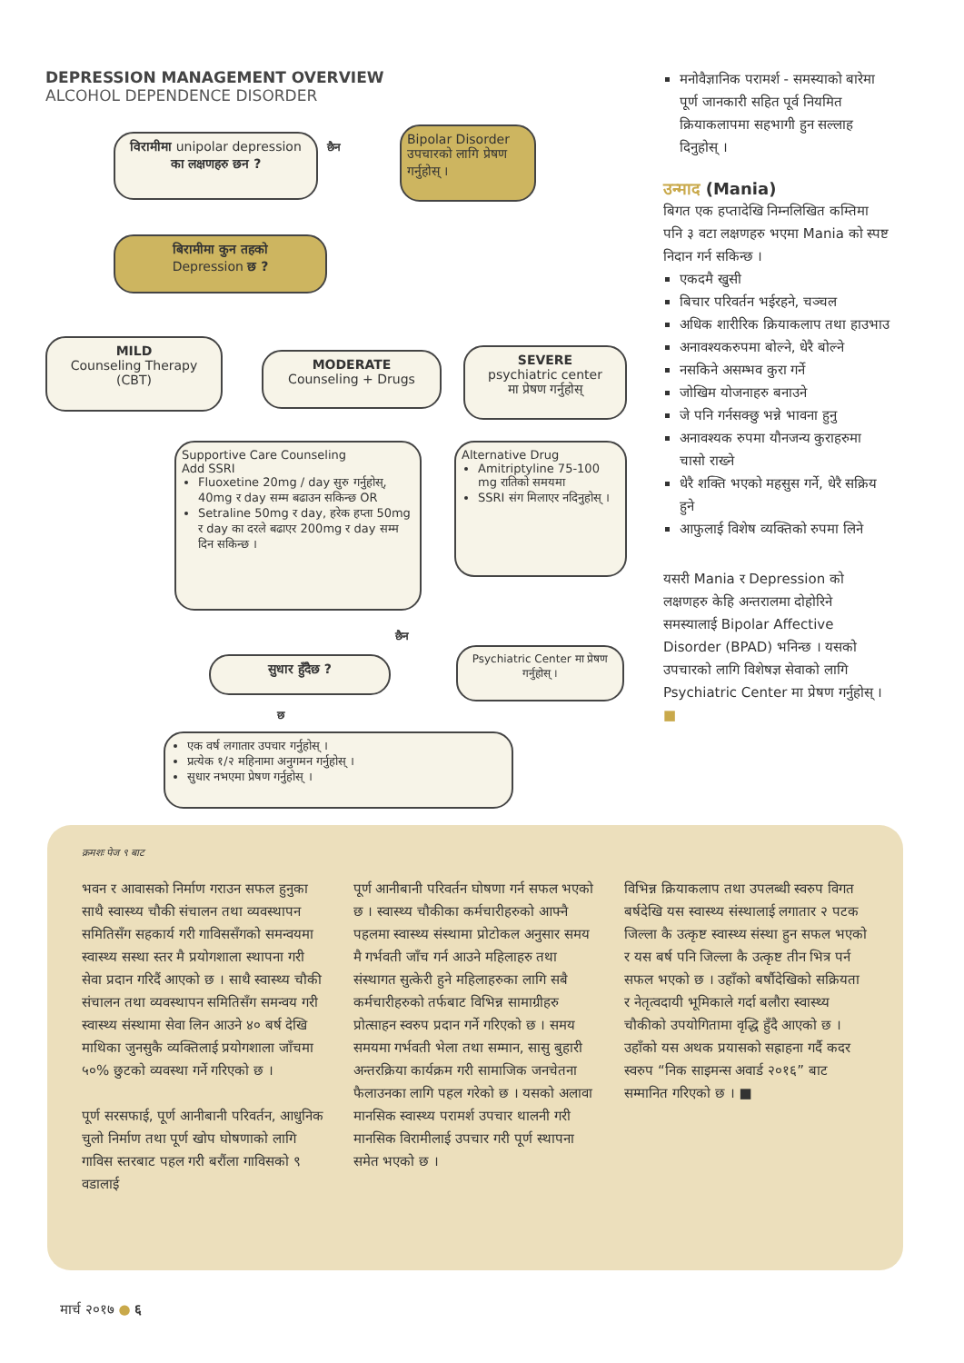DEPRESSION MANAGEMENT OVERVIEW
ALCOHOL DEPENDENCE DISORDER
विरामीमा unipolar depression
का लक्षणहरु छन ?
छैन
Bipolar Disorder
उपचारको लागि प्रेषण गर्नुहोस् ।
बिरामीमा कुन तहको
Depression छ ?
MILD
Counseling Therapy (CBT)
MODERATE
Counseling + Drugs
SEVERE
psychiatric center
मा प्रेषण गर्नुहोस्
Supportive Care Counseling
Add SSRI
Fluoxetine 20mg / day सुरु गर्नुहोस्, 40mg र day सम्म बढाउन सकिन्छ OR
Setraline 50mg र day, हरेक हप्ता 50mg र day का दरले बढाएर 200mg र day सम्म दिन सकिन्छ ।
Alternative Drug
Amitriptyline 75-100 mg रातिको समयमा
SSRI संग मिलाएर नदिनुहोस् ।
छैन
सुधार हुँदैछ ?
Psychiatric Center मा प्रेषण गर्नुहोस् ।
छ
एक वर्ष लगातार उपचार गर्नुहोस् ।
प्रत्येक १/२ महिनामा अनुगमन गर्नुहोस् ।
सुधार नभएमा प्रेषण गर्नुहोस् ।
मनोवैज्ञानिक परामर्श - समस्याको बारेमा पूर्ण जानकारी सहित पूर्व नियमित क्रियाकलापमा सहभागी हुन सल्लाह दिनुहोस् ।
उन्माद (Mania)
बिगत एक हप्तादेखि निम्नलिखित कम्तिमा पनि ३ वटा लक्षणहरु भएमा Mania को स्पष्ट निदान गर्न सकिन्छ ।
एकदमै खुसी
बिचार परिवर्तन भईरहने, चञ्चल
अधिक शारीरिक क्रियाकलाप तथा हाउभाउ
अनावश्यकरुपमा बोल्ने, धेरै बोल्ने
नसकिने असम्भव कुरा गर्ने
जोखिम योजनाहरु बनाउने
जे पनि गर्नसक्छु भन्ने भावना हुनु
अनावश्यक रुपमा यौनजन्य कुराहरुमा चासो राख्ने
धेरै शक्ति भएको महसुस गर्ने, धेरै सक्रिय हुने
आफुलाई विशेष व्यक्तिको रुपमा लिने
यसरी Mania र Depression को लक्षणहरु केहि अन्तरालमा दोहोरिने समस्यालाई Bipolar Affective Disorder (BPAD) भनिन्छ । यसको उपचारको लागि विशेषज्ञ सेवाको लागि Psychiatric Center मा प्रेषण गर्नुहोस् । ■
क्रमशः पेज ९ बाट
भवन र आवासको निर्माण गराउन सफल हुनुका साथै स्वास्थ्य चौकी संचालन तथा व्यवस्थापन समितिसँग सहकार्य गरी गाविससँगको समन्वयमा स्वास्थ्य सस्था स्तर मै प्रयोगशाला स्थापना गरी सेवा प्रदान गरिदैं आएको छ । साथै स्वास्थ्य चौकी संचालन तथा व्यवस्थापन समितिसँग समन्वय गरी स्वास्थ्य संस्थामा सेवा लिन आउने ४० बर्ष देखि माथिका जुनसुकै व्यक्तिलाई प्रयोगशाला जाँचमा ५०% छुटको व्यवस्था गर्ने गरिएको छ ।
पूर्ण सरसफाई, पूर्ण आनीबानी परिवर्तन, आधुनिक चुलो निर्माण तथा पूर्ण खोप घोषणाको लागि गाविस स्तरबाट पहल गरी बरौंला गाविसको ९ वडालाई
पूर्ण आनीबानी परिवर्तन घोषणा गर्न सफल भएको छ । स्वास्थ्य चौकीका कर्मचारीहरुको आफ्नै पहलमा स्वास्थ्य संस्थामा प्रोटोकल अनुसार समय मै गर्भवती जाँच गर्न आउने महिलाहरु तथा संस्थागत सुत्केरी हुने महिलाहरुका लागि सबै कर्मचारीहरुको तर्फबाट विभिन्न सामाग्रीहरु प्रोत्साहन स्वरुप प्रदान गर्ने गरिएको छ । समय समयमा गर्भवती भेला तथा सम्मान, सासु बुहारी अन्तरक्रिया कार्यक्रम गरी सामाजिक जनचेतना फैलाउनका लागि पहल गरेको छ । यसको अलावा मानसिक स्वास्थ्य परामर्श उपचार थालनी गरी मानसिक विरामीलाई उपचार गरी पूर्ण स्थापना समेत भएको छ ।
विभिन्न क्रियाकलाप तथा उपलब्धी स्वरुप विगत बर्षदेखि यस स्वास्थ्य संस्थालाई लगातार २ पटक जिल्ला कै उत्कृष्ट स्वास्थ्य संस्था हुन सफल भएको र यस बर्ष पनि जिल्ला कै उत्कृष्ट तीन भित्र पर्न सफल भएको छ । उहाँको बर्षौदेखिको सक्रियता र नेतृत्वदायी भूमिकाले गर्दा बलौरा स्वास्थ्य चौकीको उपयोगितामा वृद्धि हुँदै आएको छ । उहाँको यस अथक प्रयासको सह्राहना गर्दै कदर स्वरुप “निक साइमन्स अवार्ड २०१६” बाट सम्मानित गरिएको छ । ■
मार्च २०१७ ● ६